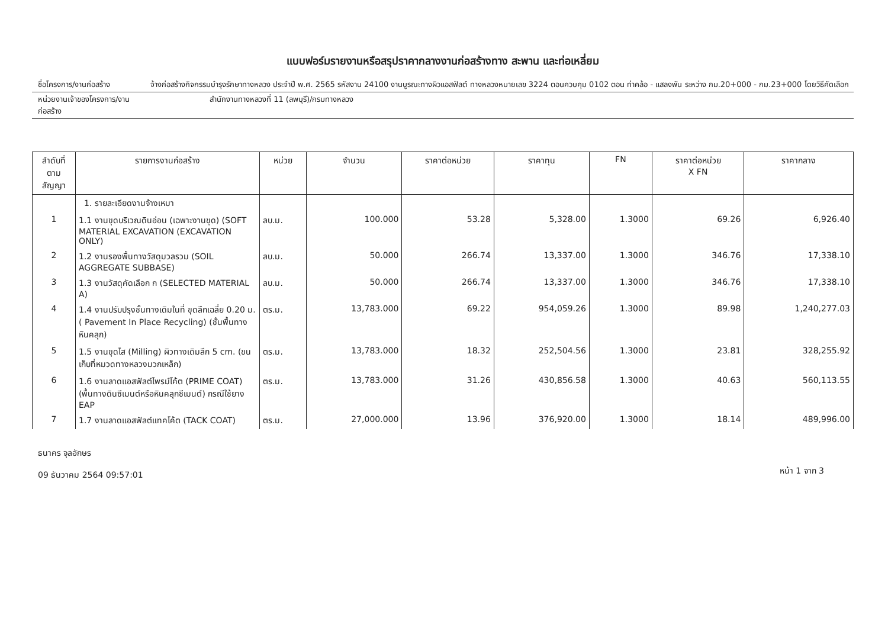แบบฟอร์มรายงานหรือสรุปราคากลางงานก่อสร้างทาง สะพาน และท่อเหลี่ยม
ชื่อโครงการ/งานก่อสร้าง จ้างก่อสร้างกิจกรรมบำรุงรักษาทางหลวง ประจำปี พ.ศ. 2565 รหัสงาน 24100 งานบูรณะทางผิวแอสฟัลต์ ทางหลวงหมายเลข 3224 ตอนควบคุม 0102 ตอน ท่าคล้อ - แสลงพัน ระหว่าง กม.20+000 - กม.23+000 โดยวิธีคัดเลือก
หน่วยงานเจ้าของโครงการ/งานก่อสร้าง
สำนักงานทางหลวงที่ 11 (ลพบุรี)/กรมทางหลวง
| ลำดับที่ ตามสัญญา | รายการงานก่อสร้าง | หน่วย | จำนวน | ราคาต่อหน่วย | ราคาทุน | FN | ราคาต่อหน่วย X FN | ราคากลาง |
| --- | --- | --- | --- | --- | --- | --- | --- | --- |
| | 1. รายละเอียดงานจ้างเหมา | | | | | | | |
| 1 | 1.1 งานขุดบริเวณดินอ่อน (เฉพาะงานขุด) (SOFT MATERIAL EXCAVATION (EXCAVATION ONLY) | ลบ.ม. | 100.000 | 53.28 | 5,328.00 | 1.3000 | 69.26 | 6,926.40 |
| 2 | 1.2 งานรองพื้นทางวัสดุมวลรวม (SOIL AGGREGATE SUBBASE) | ลบ.ม. | 50.000 | 266.74 | 13,337.00 | 1.3000 | 346.76 | 17,338.10 |
| 3 | 1.3 งานวัสดุคัดเลือก ก (SELECTED MATERIAL A) | ลบ.ม. | 50.000 | 266.74 | 13,337.00 | 1.3000 | 346.76 | 17,338.10 |
| 4 | 1.4 งานปรับปรุงชั้นทางเดิมในที่ ขุดลึกเฉลี่ย 0.20 ม. ( Pavement In Place Recycling) (ชั้นพื้นทางหินคลุก) | ตร.ม. | 13,783.000 | 69.22 | 954,059.26 | 1.3000 | 89.98 | 1,240,277.03 |
| 5 | 1.5 งานขุดไส (Milling) ผิวทางเดิมลึก 5 cm. (ขนเก็บที่หมวดทางหลวงมวกเหล็ก) | ตร.ม. | 13,783.000 | 18.32 | 252,504.56 | 1.3000 | 23.81 | 328,255.92 |
| 6 | 1.6 งานลาดแอสฟัลต์ไพรม์โค้ต (PRIME COAT) (พื้นทางดินซีเมนต์หรือหินคลุกซีเมนต์) กรณีใช้ยาง EAP | ตร.ม. | 13,783.000 | 31.26 | 430,856.58 | 1.3000 | 40.63 | 560,113.55 |
| 7 | 1.7 งานลาดแอสฟัลต์แทคโค้ต (TACK COAT) | ตร.ม. | 27,000.000 | 13.96 | 376,920.00 | 1.3000 | 18.14 | 489,996.00 |
ธนาคร จุลอักษร
09 ธันวาคม 2564 09:57:01
หน้า 1 จาก 3